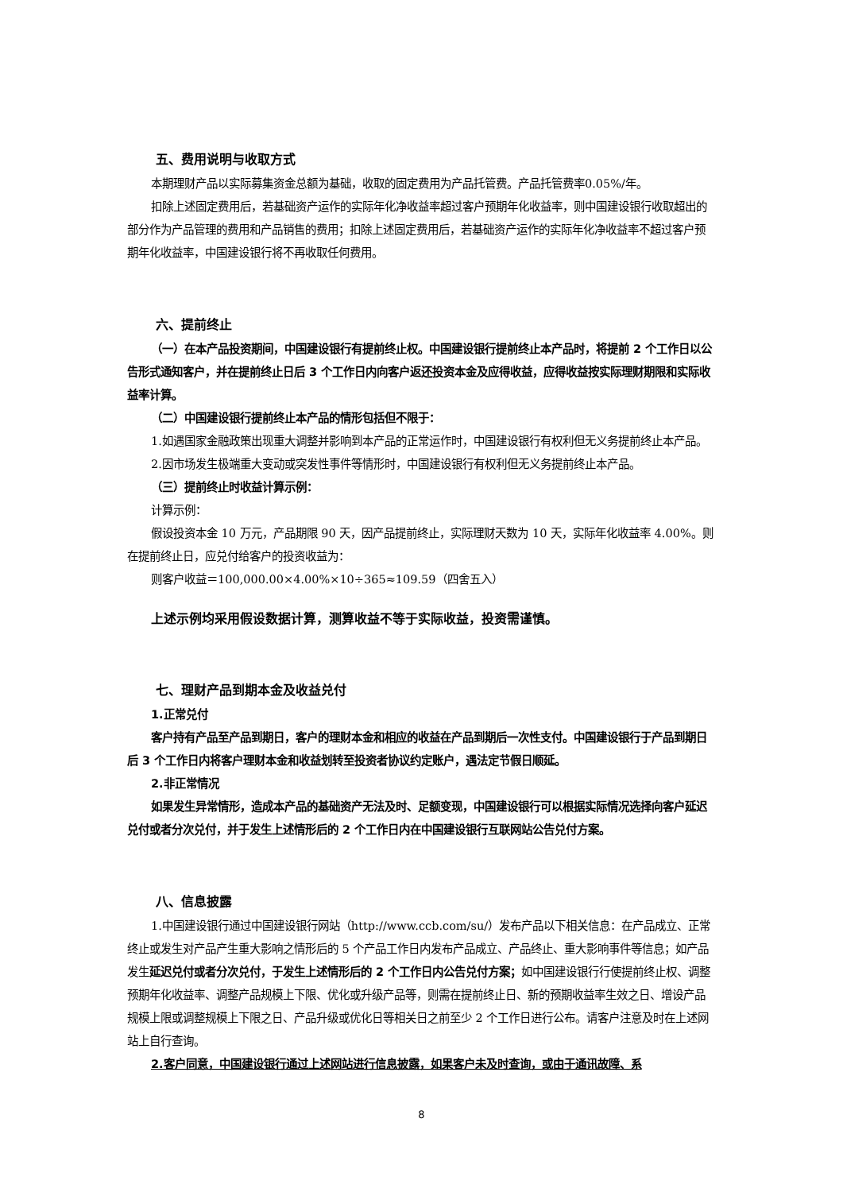五、费用说明与收取方式
本期理财产品以实际募集资金总额为基础，收取的固定费用为产品托管费。产品托管费率0.05%/年。
扣除上述固定费用后，若基础资产运作的实际年化净收益率超过客户预期年化收益率，则中国建设银行收取超出的部分作为产品管理的费用和产品销售的费用；扣除上述固定费用后，若基础资产运作的实际年化净收益率不超过客户预期年化收益率，中国建设银行将不再收取任何费用。
六、提前终止
（一）在本产品投资期间，中国建设银行有提前终止权。中国建设银行提前终止本产品时，将提前 2 个工作日以公告形式通知客户，并在提前终止日后 3 个工作日内向客户返还投资本金及应得收益，应得收益按实际理财期限和实际收益率计算。
（二）中国建设银行提前终止本产品的情形包括但不限于：
1.如遇国家金融政策出现重大调整并影响到本产品的正常运作时，中国建设银行有权利但无义务提前终止本产品。
2.因市场发生极端重大变动或突发性事件等情形时，中国建设银行有权利但无义务提前终止本产品。
（三）提前终止时收益计算示例：
计算示例：
假设投资本金 10 万元，产品期限 90 天，因产品提前终止，实际理财天数为 10 天，实际年化收益率 4.00%。则在提前终止日，应兑付给客户的投资收益为：
则客户收益＝100,000.00×4.00%×10÷365≈109.59（四舍五入）
上述示例均采用假设数据计算，测算收益不等于实际收益，投资需谨慎。
七、理财产品到期本金及收益兑付
1.正常兑付
客户持有产品至产品到期日，客户的理财本金和相应的收益在产品到期后一次性支付。中国建设银行于产品到期日后 3 个工作日内将客户理财本金和收益划转至投资者协议约定账户，遇法定节假日顺延。
2.非正常情况
如果发生异常情形，造成本产品的基础资产无法及时、足额变现，中国建设银行可以根据实际情况选择向客户延迟兑付或者分次兑付，并于发生上述情形后的 2 个工作日内在中国建设银行互联网站公告兑付方案。
八、信息披露
1.中国建设银行通过中国建设银行网站（http://www.ccb.com/su/）发布产品以下相关信息：在产品成立、正常终止或发生对产品产生重大影响之情形后的 5 个产品工作日内发布产品成立、产品终止、重大影响事件等信息；如产品发生延迟兑付或者分次兑付，于发生上述情形后的 2 个工作日内公告兑付方案；如中国建设银行行使提前终止权、调整预期年化收益率、调整产品规模上下限、优化或升级产品等，则需在提前终止日、新的预期收益率生效之日、增设产品规模上限或调整规模上下限之日、产品升级或优化日等相关日之前至少 2 个工作日进行公布。请客户注意及时在上述网站上自行查询。
2.客户同意，中国建设银行通过上述网站进行信息披露，如果客户未及时查询，或由于通讯故障、系
8